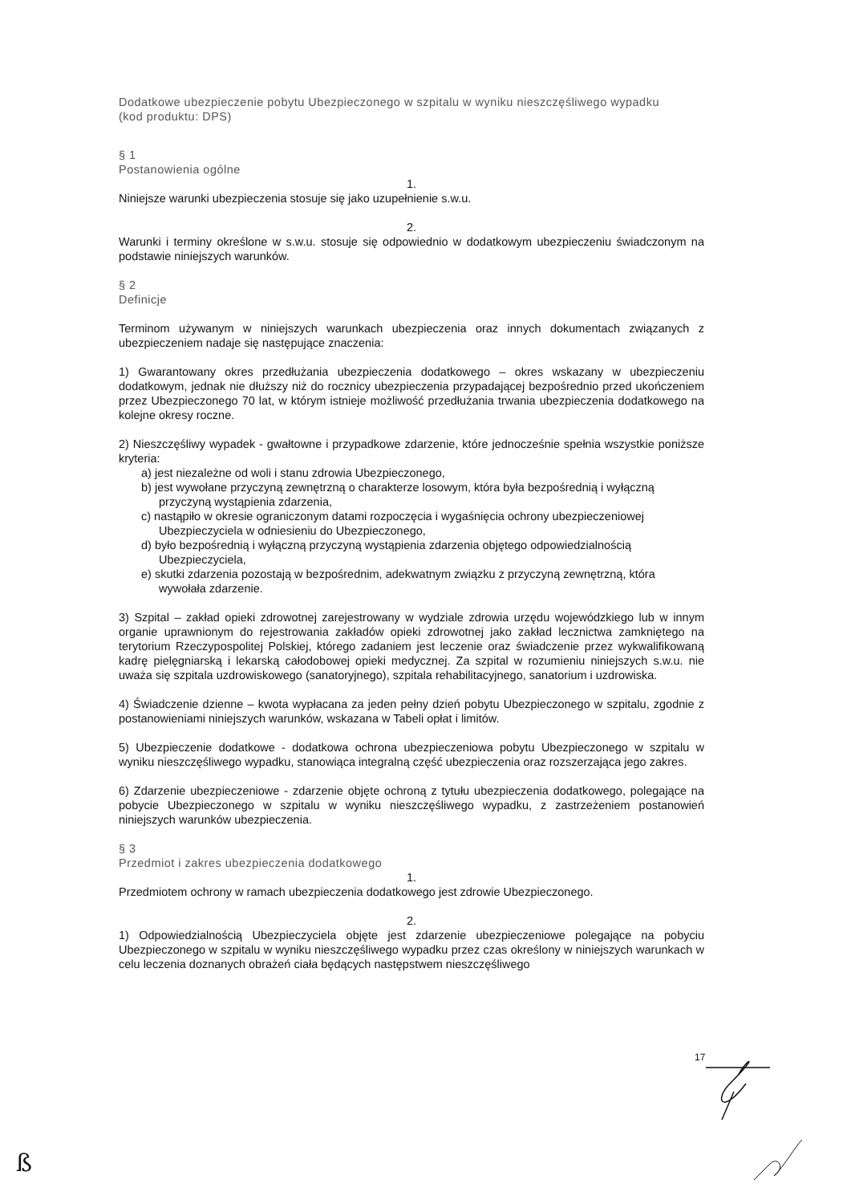Dodatkowe ubezpieczenie pobytu Ubezpieczonego w szpitalu w wyniku nieszczęśliwego wypadku
(kod produktu: DPS)
§ 1
Postanowienia ogólne
1.
Niniejsze warunki ubezpieczenia stosuje się jako uzupełnienie s.w.u.
2.
Warunki i terminy określone w s.w.u. stosuje się odpowiednio w dodatkowym ubezpieczeniu świadczonym na podstawie niniejszych warunków.
§ 2
Definicje
Terminom używanym w niniejszych warunkach ubezpieczenia oraz innych dokumentach związanych z ubezpieczeniem nadaje się następujące znaczenia:
1) Gwarantowany okres przedłużania ubezpieczenia dodatkowego – okres wskazany w ubezpieczeniu dodatkowym, jednak nie dłuższy niż do rocznicy ubezpieczenia przypadającej bezpośrednio przed ukończeniem przez Ubezpieczonego 70 lat, w którym istnieje możliwość przedłużania trwania ubezpieczenia dodatkowego na kolejne okresy roczne.
2) Nieszczęśliwy wypadek - gwałtowne i przypadkowe zdarzenie, które jednocześnie spełnia wszystkie poniższe kryteria:
a) jest niezależne od woli i stanu zdrowia Ubezpieczonego,
b) jest wywołane przyczyną zewnętrzną o charakterze losowym, która była bezpośrednią i wyłączną przyczyną wystąpienia zdarzenia,
c) nastąpiło w okresie ograniczonym datami rozpoczęcia i wygaśnięcia ochrony ubezpieczeniowej Ubezpieczyciela w odniesieniu do Ubezpieczonego,
d) było bezpośrednią i wyłączną przyczyną wystąpienia zdarzenia objętego odpowiedzialnością Ubezpieczyciela,
e) skutki zdarzenia pozostają w bezpośrednim, adekwatnym związku z przyczyną zewnętrzną, która wywołała zdarzenie.
3) Szpital – zakład opieki zdrowotnej zarejestrowany w wydziale zdrowia urzędu wojewódzkiego lub w innym organie uprawnionym do rejestrowania zakładów opieki zdrowotnej jako zakład lecznictwa zamkniętego na terytorium Rzeczypospolitej Polskiej, którego zadaniem jest leczenie oraz świadczenie przez wykwalifikowaną kadrę pielęgniarską i lekarską całodobowej opieki medycznej. Za szpital w rozumieniu niniejszych s.w.u. nie uważa się szpitala uzdrowiskowego (sanatoryjnego), szpitala rehabilitacyjnego, sanatorium i uzdrowiska.
4) Świadczenie dzienne – kwota wypłacana za jeden pełny dzień pobytu Ubezpieczonego w szpitalu, zgodnie z postanowieniami niniejszych warunków, wskazana w Tabeli opłat i limitów.
5) Ubezpieczenie dodatkowe - dodatkowa ochrona ubezpieczeniowa pobytu Ubezpieczonego w szpitalu w wyniku nieszczęśliwego wypadku, stanowiąca integralną część ubezpieczenia oraz rozszerzająca jego zakres.
6) Zdarzenie ubezpieczeniowe - zdarzenie objęte ochroną z tytułu ubezpieczenia dodatkowego, polegające na pobycie Ubezpieczonego w szpitalu w wyniku nieszczęśliwego wypadku, z zastrzeżeniem postanowień niniejszych warunków ubezpieczenia.
§ 3
Przedmiot i zakres ubezpieczenia dodatkowego
1.
Przedmiotem ochrony w ramach ubezpieczenia dodatkowego jest zdrowie Ubezpieczonego.
2.
1) Odpowiedzialnością Ubezpieczyciela objęte jest zdarzenie ubezpieczeniowe polegające na pobyciu Ubezpieczonego w szpitalu w wyniku nieszczęśliwego wypadku przez czas określony w niniejszych warunkach w celu leczenia doznanych obrażeń ciała będących następstwem nieszczęśliwego
17
ß